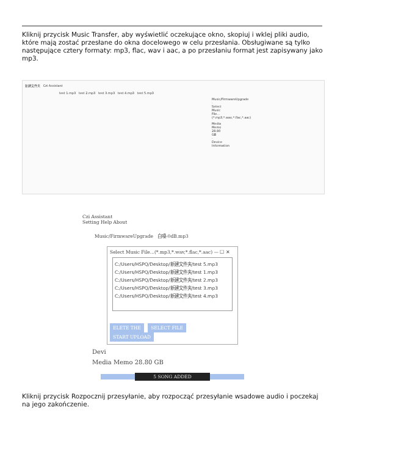Kliknij przycisk Music Transfer, aby wyświetlić oczekujące okno, skopiuj i wklej pliki audio, które mają zostać przesłane do okna docelowego w celu przesłania. Obsługiwane są tylko następujące cztery formaty: mp3, flac, wav i aac, a po przesłaniu format jest zapisywany jako mp3.
新建文件夹 Czi Assistant
test 1.mp3 test 2.mp3 test 3.mp3 test 4.mp3 test 5.mp3
Music/FirmwareUpgrade · Select Music File...(*.mp3,*.wav,*.flac,*.aac)
Media Memo 28.80 GB · Device Information
Czi Assistant
Setting Help About
Music/FirmwareUpgrade 白噪-0dB.mp3
Select Music File...(*.mp3,*.wav,*.flac,*.aac) — ☐ ✕
C:/Users/HSPQ/Desktop/新建文件夹/test 5.mp3
C:/Users/HSPQ/Desktop/新建文件夹/test 1.mp3
C:/Users/HSPQ/Desktop/新建文件夹/test 2.mp3
C:/Users/HSPQ/Desktop/新建文件夹/test 3.mp3
C:/Users/HSPQ/Desktop/新建文件夹/test 4.mp3
ELETE THE SELECT FILE START UPLOAD
Devi
Media Memo 28.80 GB
5 SONG ADDED
Kliknij przycisk Rozpocznij przesyłanie, aby rozpocząć przesyłanie wsadowe audio i poczekaj na jego zakończenie.